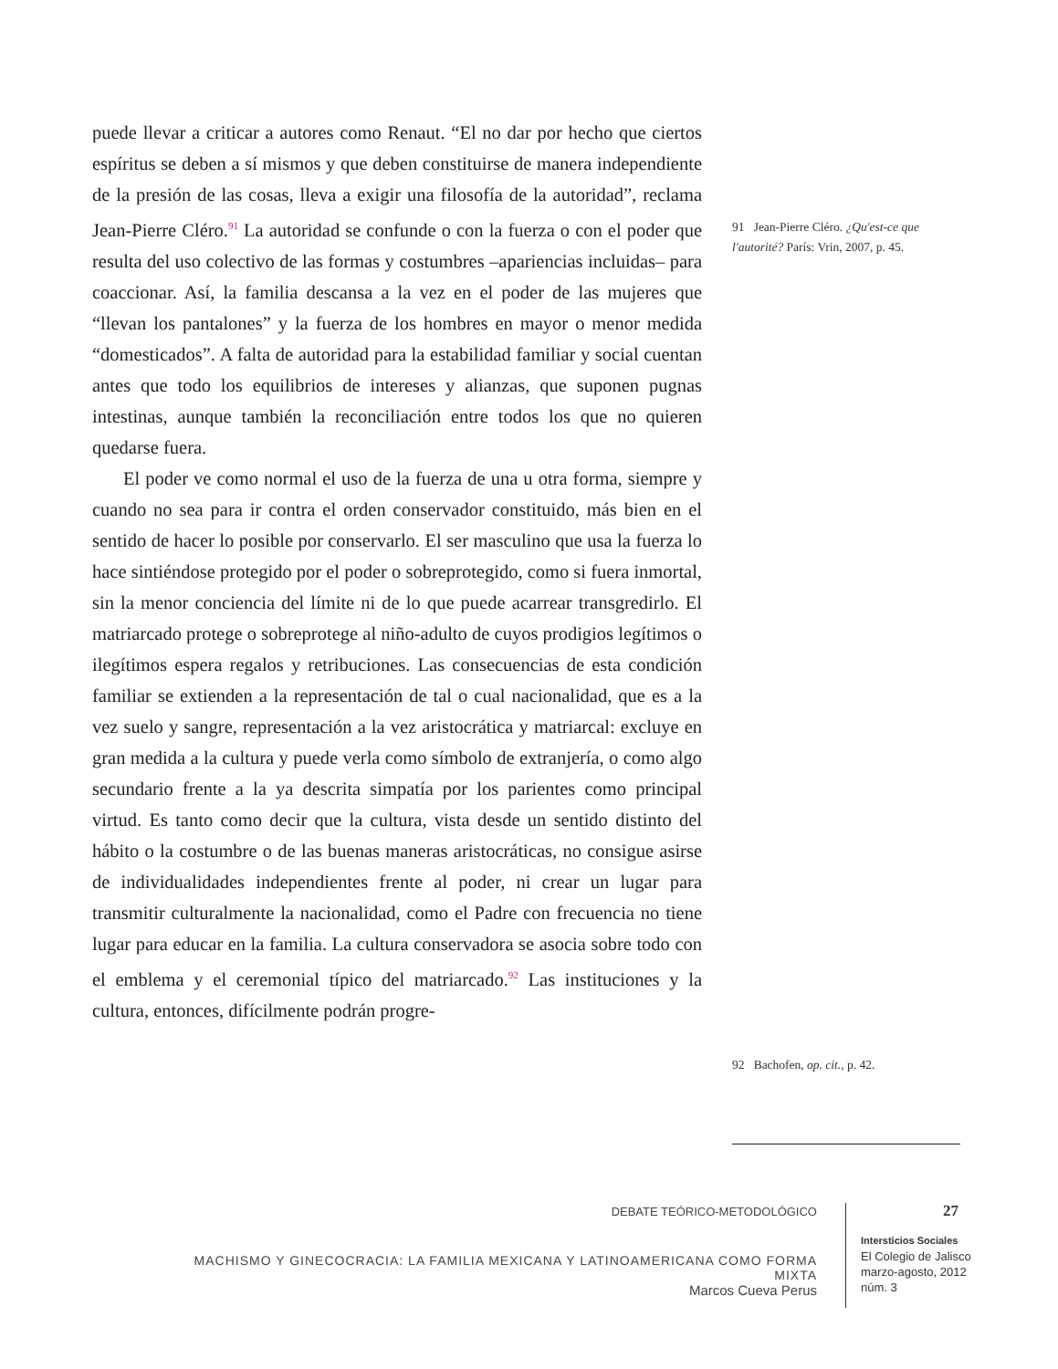puede llevar a criticar a autores como Renaut. “El no dar por hecho que ciertos espíritus se deben a sí mismos y que deben constituirse de manera independiente de la presión de las cosas, lleva a exigir una filosofía de la autoridad”, reclama Jean-Pierre Cléro.<sup>91</sup> La autoridad se confunde o con la fuerza o con el poder que resulta del uso colectivo de las formas y costumbres –apariencias incluidas– para coaccionar. Así, la familia descansa a la vez en el poder de las mujeres que “llevan los pantalones” y la fuerza de los hombres en mayor o menor medida “domesticados”. A falta de autoridad para la estabilidad familiar y social cuentan antes que todo los equilibrios de intereses y alianzas, que suponen pugnas intestinas, aunque también la reconciliación entre todos los que no quieren quedarse fuera.
El poder ve como normal el uso de la fuerza de una u otra forma, siempre y cuando no sea para ir contra el orden conservador constituido, más bien en el sentido de hacer lo posible por conservarlo. El ser masculino que usa la fuerza lo hace sintiéndose protegido por el poder o sobreprotegido, como si fuera inmortal, sin la menor conciencia del límite ni de lo que puede acarrear transgredirlo. El matriarcado protege o sobreprotege al niño-adulto de cuyos prodigios legítimos o ilegítimos espera regalos y retribuciones. Las consecuencias de esta condición familiar se extienden a la representación de tal o cual nacionalidad, que es a la vez suelo y sangre, representación a la vez aristocrática y matriarcal: excluye en gran medida a la cultura y puede verla como símbolo de extranjería, o como algo secundario frente a la ya descrita simpatía por los parientes como principal virtud. Es tanto como decir que la cultura, vista desde un sentido distinto del hábito o la costumbre o de las buenas maneras aristocráticas, no consigue asirse de individualidades independientes frente al poder, ni crear un lugar para transmitir culturalmente la nacionalidad, como el Padre con frecuencia no tiene lugar para educar en la familia. La cultura conservadora se asocia sobre todo con el emblema y el ceremonial típico del matriarcado.<sup>92</sup> Las instituciones y la cultura, entonces, difícilmente podrán progre-
91 Jean-Pierre Cléro. ¿Qu'est-ce que l'autorité? París: Vrin, 2007, p. 45.
92 Bachofen, op. cit., p. 42.
DEBATE TEÓRICO-METODOLÓGICO
MACHISMO Y GINECOCRACIA: LA FAMILIA MEXICANA Y LATINOAMERICANA COMO FORMA MIXTA
Marcos Cueva Perus
27
Intersticios Sociales
El Colegio de Jalisco
marzo-agosto, 2012
núm. 3